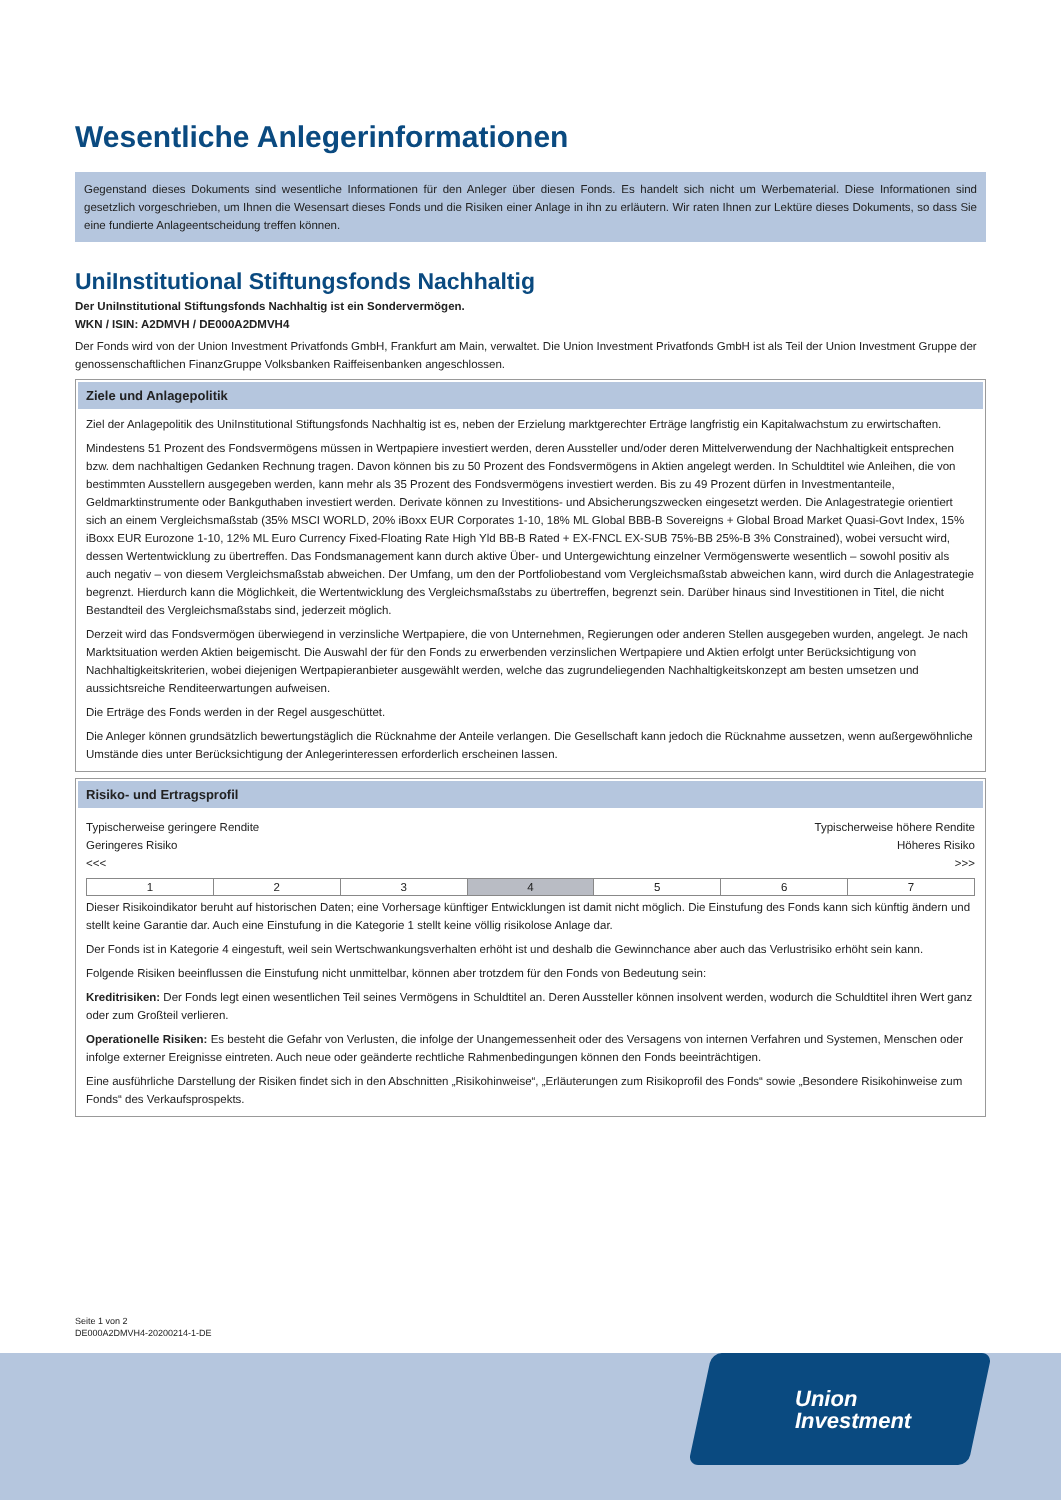Wesentliche Anlegerinformationen
Gegenstand dieses Dokuments sind wesentliche Informationen für den Anleger über diesen Fonds. Es handelt sich nicht um Werbematerial. Diese Informationen sind gesetzlich vorgeschrieben, um Ihnen die Wesensart dieses Fonds und die Risiken einer Anlage in ihn zu erläutern. Wir raten Ihnen zur Lektüre dieses Dokuments, so dass Sie eine fundierte Anlageentscheidung treffen können.
UniInstitutional Stiftungsfonds Nachhaltig
Der UniInstitutional Stiftungsfonds Nachhaltig ist ein Sondervermögen.
WKN / ISIN: A2DMVH / DE000A2DMVH4
Der Fonds wird von der Union Investment Privatfonds GmbH, Frankfurt am Main, verwaltet. Die Union Investment Privatfonds GmbH ist als Teil der Union Investment Gruppe der genossenschaftlichen FinanzGruppe Volksbanken Raiffeisenbanken angeschlossen.
Ziele und Anlagepolitik
Ziel der Anlagepolitik des UniInstitutional Stiftungsfonds Nachhaltig ist es, neben der Erzielung marktgerechter Erträge langfristig ein Kapitalwachstum zu erwirtschaften.
Mindestens 51 Prozent des Fondsvermögens müssen in Wertpapiere investiert werden, deren Aussteller und/oder deren Mittelverwendung der Nachhaltigkeit entsprechen bzw. dem nachhaltigen Gedanken Rechnung tragen. Davon können bis zu 50 Prozent des Fondsvermögens in Aktien angelegt werden. In Schuldtitel wie Anleihen, die von bestimmten Ausstellern ausgegeben werden, kann mehr als 35 Prozent des Fondsvermögens investiert werden. Bis zu 49 Prozent dürfen in Investmentanteile, Geldmarktinstrumente oder Bankguthaben investiert werden. Derivate können zu Investitions- und Absicherungszwecken eingesetzt werden. Die Anlagestrategie orientiert sich an einem Vergleichsmaßstab (35% MSCI WORLD, 20% iBoxx EUR Corporates 1-10, 18% ML Global BBB-B Sovereigns + Global Broad Market Quasi-Govt Index, 15% iBoxx EUR Eurozone 1-10, 12% ML Euro Currency Fixed-Floating Rate High Yld BB-B Rated + EX-FNCL EX-SUB 75%-BB 25%-B 3% Constrained), wobei versucht wird, dessen Wertentwicklung zu übertreffen. Das Fondsmanagement kann durch aktive Über- und Untergewichtung einzelner Vermögenswerte wesentlich – sowohl positiv als auch negativ – von diesem Vergleichsmaßstab abweichen. Der Umfang, um den der Portfoliobestand vom Vergleichsmaßstab abweichen kann, wird durch die Anlagestrategie begrenzt. Hierdurch kann die Möglichkeit, die Wertentwicklung des Vergleichsmaßstabs zu übertreffen, begrenzt sein. Darüber hinaus sind Investitionen in Titel, die nicht Bestandteil des Vergleichsmaßstabs sind, jederzeit möglich.
Derzeit wird das Fondsvermögen überwiegend in verzinsliche Wertpapiere, die von Unternehmen, Regierungen oder anderen Stellen ausgegeben wurden, angelegt. Je nach Marktsituation werden Aktien beigemischt. Die Auswahl der für den Fonds zu erwerbenden verzinslichen Wertpapiere und Aktien erfolgt unter Berücksichtigung von Nachhaltigkeitskriterien, wobei diejenigen Wertpapieranbieter ausgewählt werden, welche das zugrundeliegenden Nachhaltigkeitskonzept am besten umsetzen und aussichtsreiche Renditeerwartungen aufweisen.
Die Erträge des Fonds werden in der Regel ausgeschüttet.
Die Anleger können grundsätzlich bewertungstäglich die Rücknahme der Anteile verlangen. Die Gesellschaft kann jedoch die Rücknahme aussetzen, wenn außergewöhnliche Umstände dies unter Berücksichtigung der Anlegerinteressen erforderlich erscheinen lassen.
Risiko- und Ertragsprofil
Typischerweise geringere Rendite Typischerweise höhere Rendite
Geringeres Risiko Höheres Risiko
<<< >>>
| 1 | 2 | 3 | 4 | 5 | 6 | 7 |
Dieser Risikoindikator beruht auf historischen Daten; eine Vorhersage künftiger Entwicklungen ist damit nicht möglich. Die Einstufung des Fonds kann sich künftig ändern und stellt keine Garantie dar. Auch eine Einstufung in die Kategorie 1 stellt keine völlig risikolose Anlage dar.
Der Fonds ist in Kategorie 4 eingestuft, weil sein Wertschwankungsverhalten erhöht ist und deshalb die Gewinnchance aber auch das Verlustrisiko erhöht sein kann.
Folgende Risiken beeinflussen die Einstufung nicht unmittelbar, können aber trotzdem für den Fonds von Bedeutung sein:
Kreditrisiken: Der Fonds legt einen wesentlichen Teil seines Vermögens in Schuldtitel an. Deren Aussteller können insolvent werden, wodurch die Schuldtitel ihren Wert ganz oder zum Großteil verlieren.
Operationelle Risiken: Es besteht die Gefahr von Verlusten, die infolge der Unangemessenheit oder des Versagens von internen Verfahren und Systemen, Menschen oder infolge externer Ereignisse eintreten. Auch neue oder geänderte rechtliche Rahmenbedingungen können den Fonds beeinträchtigen.
Eine ausführliche Darstellung der Risiken findet sich in den Abschnitten „Risikohinweise“, „Erläuterungen zum Risikoprofil des Fonds“ sowie „Besondere Risikohinweise zum Fonds“ des Verkaufsprospekts.
Seite 1 von 2
DE000A2DMVH4-20200214-1-DE
Union
Investment